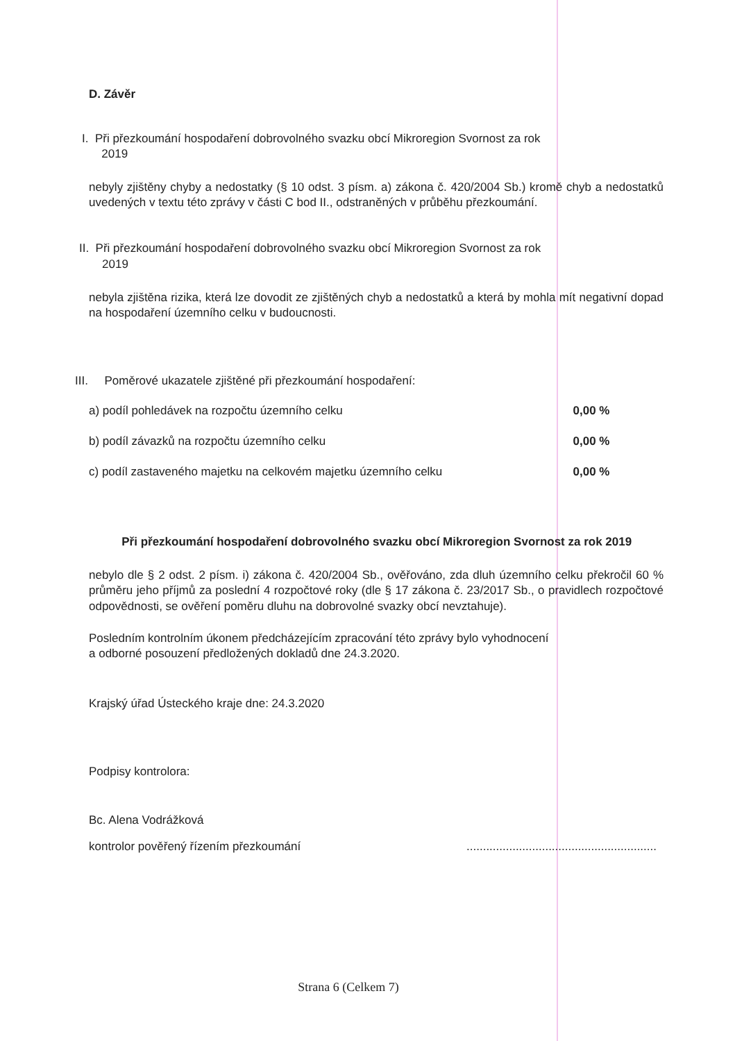D. Závěr
I. Při přezkoumání hospodaření dobrovolného svazku obcí Mikroregion Svornost za rok
2019
nebyly zjištěny chyby a nedostatky (§ 10 odst. 3 písm. a) zákona č. 420/2004 Sb.) kromě chyb a nedostatků uvedených v textu této zprávy v části C bod II., odstraněných v průběhu přezkoumání.
II. Při přezkoumání hospodaření dobrovolného svazku obcí Mikroregion Svornost za rok
2019
nebyla zjištěna rizika, která lze dovodit ze zjištěných chyb a nedostatků a která by mohla mít negativní dopad na hospodaření územního celku v budoucnosti.
III. Poměrové ukazatele zjištěné při přezkoumání hospodaření:
| a) podíl pohledávek na rozpočtu územního celku | 0,00 % |
| b) podíl závazků na rozpočtu územního celku | 0,00 % |
| c) podíl zastaveného majetku na celkovém majetku územního celku | 0,00 % |
Při přezkoumání hospodaření dobrovolného svazku obcí Mikroregion Svornost za rok 2019
nebylo dle § 2 odst. 2 písm. i) zákona č. 420/2004 Sb., ověřováno, zda dluh územního celku překročil 60 % průměru jeho příjmů za poslední 4 rozpočtové roky (dle § 17 zákona č. 23/2017 Sb., o pravidlech rozpočtové odpovědnosti, se ověření poměru dluhu na dobrovolné svazky obcí nevztahuje).
Posledním kontrolním úkonem předcházejícím zpracování této zprávy bylo vyhodnocení
a odborné posouzení předložených dokladů dne 24.3.2020.
Krajský úřad Ústeckého kraje dne: 24.3.2020
Podpisy kontrolora:
Bc. Alena Vodrážková
kontrolor pověřený řízením přezkoumání..........................................................
Strana 6 (Celkem 7)